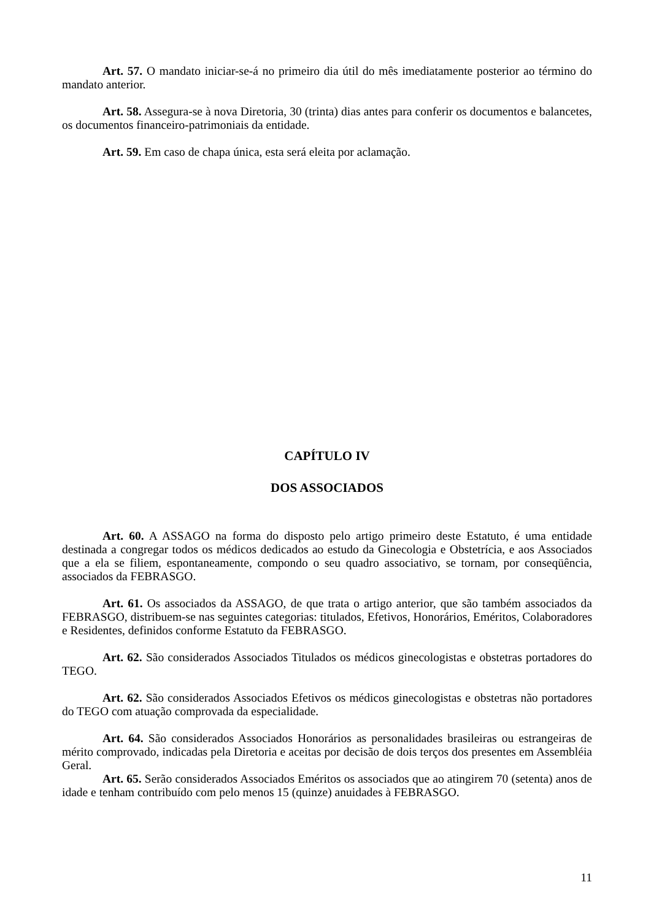Art. 57. O mandato iniciar-se-á no primeiro dia útil do mês imediatamente posterior ao término do mandato anterior.
Art. 58. Assegura-se à nova Diretoria, 30 (trinta) dias antes para conferir os documentos e balancetes, os documentos financeiro-patrimoniais da entidade.
Art. 59. Em caso de chapa única, esta será eleita por aclamação.
CAPÍTULO IV
DOS ASSOCIADOS
Art. 60. A ASSAGO na forma do disposto pelo artigo primeiro deste Estatuto, é uma entidade destinada a congregar todos os médicos dedicados ao estudo da Ginecologia e Obstetrícia, e aos Associados que a ela se filiem, espontaneamente, compondo o seu quadro associativo, se tornam, por conseqüência, associados da FEBRASGO.
Art. 61. Os associados da ASSAGO, de que trata o artigo anterior, que são também associados da FEBRASGO, distribuem-se nas seguintes categorias: titulados, Efetivos, Honorários, Eméritos, Colaboradores e Residentes, definidos conforme Estatuto da FEBRASGO.
Art. 62. São considerados Associados Titulados os médicos ginecologistas e obstetras portadores do TEGO.
Art. 62. São considerados Associados Efetivos os médicos ginecologistas e obstetras não portadores do TEGO com atuação comprovada da especialidade.
Art. 64. São considerados Associados Honorários as personalidades brasileiras ou estrangeiras de mérito comprovado, indicadas pela Diretoria e aceitas por decisão de dois terços dos presentes em Assembléia Geral.
Art. 65. Serão considerados Associados Eméritos os associados que ao atingirem 70 (setenta) anos de idade e tenham contribuído com pelo menos 15 (quinze) anuidades à FEBRASGO.
11